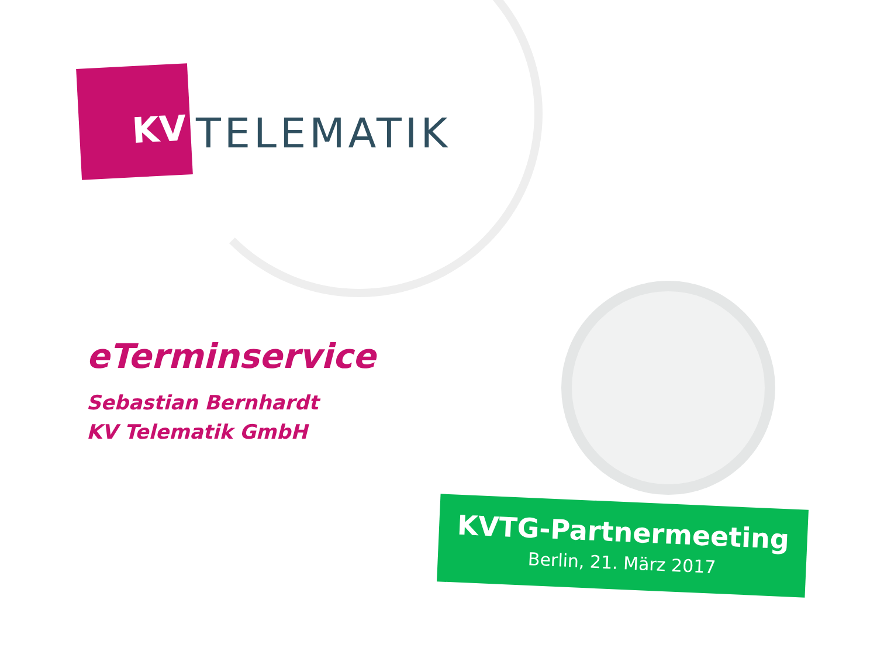KV
TELEMATIK
eTerminservice
Sebastian Bernhardt
KV Telematik GmbH
KVTG-Partnermeeting
Berlin, 21. März 2017